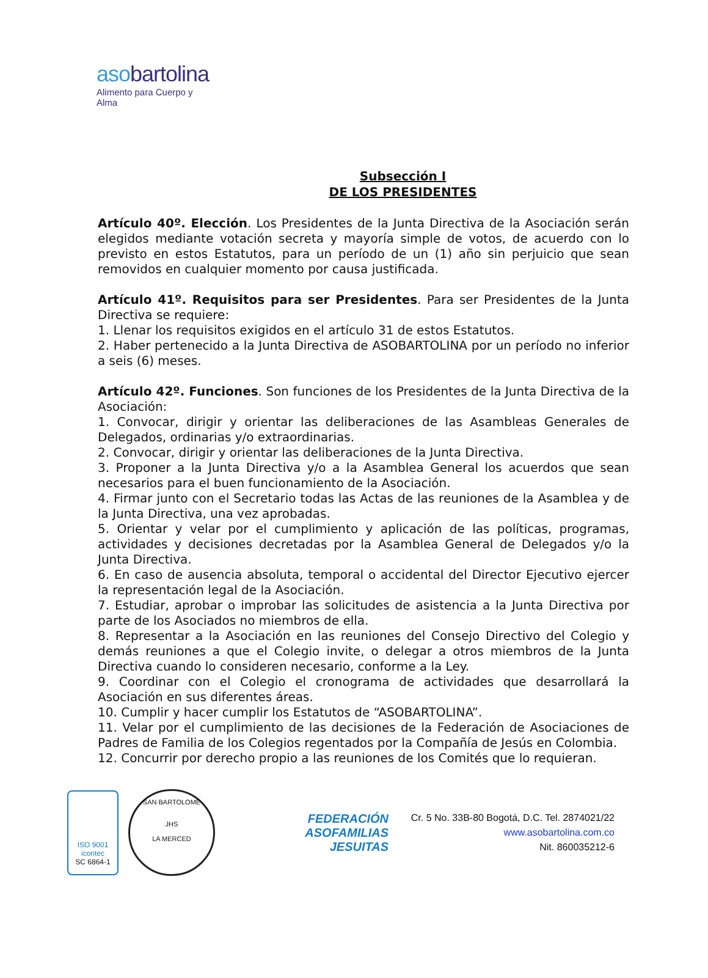asobartolina
Alimento para Cuerpo y Alma
Subsección I
DE LOS PRESIDENTES
Artículo 40º. Elección. Los Presidentes de la Junta Directiva de la Asociación serán elegidos mediante votación secreta y mayoría simple de votos, de acuerdo con lo previsto en estos Estatutos, para un período de un (1) año sin perjuicio que sean removidos en cualquier momento por causa justificada.
Artículo 41º. Requisitos para ser Presidentes. Para ser Presidentes de la Junta Directiva se requiere:
1. Llenar los requisitos exigidos en el artículo 31 de estos Estatutos.
2. Haber pertenecido a la Junta Directiva de ASOBARTOLINA por un período no inferior a seis (6) meses.
Artículo 42º. Funciones. Son funciones de los Presidentes de la Junta Directiva de la Asociación:
1. Convocar, dirigir y orientar las deliberaciones de las Asambleas Generales de Delegados, ordinarias y/o extraordinarias.
2. Convocar, dirigir y orientar las deliberaciones de la Junta Directiva.
3. Proponer a la Junta Directiva y/o a la Asamblea General los acuerdos que sean necesarios para el buen funcionamiento de la Asociación.
4. Firmar junto con el Secretario todas las Actas de las reuniones de la Asamblea y de la Junta Directiva, una vez aprobadas.
5. Orientar y velar por el cumplimiento y aplicación de las políticas, programas, actividades y decisiones decretadas por la Asamblea General de Delegados y/o la Junta Directiva.
6. En caso de ausencia absoluta, temporal o accidental del Director Ejecutivo ejercer la representación legal de la Asociación.
7. Estudiar, aprobar o improbar las solicitudes de asistencia a la Junta Directiva por parte de los Asociados no miembros de ella.
8. Representar a la Asociación en las reuniones del Consejo Directivo del Colegio y demás reuniones a que el Colegio invite, o delegar a otros miembros de la Junta Directiva cuando lo consideren necesario, conforme a la Ley.
9. Coordinar con el Colegio el cronograma de actividades que desarrollará la Asociación en sus diferentes áreas.
10. Cumplir y hacer cumplir los Estatutos de “ASOBARTOLINA”.
11. Velar por el cumplimiento de las decisiones de la Federación de Asociaciones de Padres de Familia de los Colegios regentados por la Compañía de Jesús en Colombia.
12. Concurrir por derecho propio a las reuniones de los Comités que lo requieran.
ISO 9001
icontec
SC 6864-1
SAN BARTOLOME
JHS
LA MERCED
FEDERACIÓN
ASOFAMILIAS
JESUITAS
Cr. 5 No. 33B-80 Bogotá, D.C. Tel. 2874021/22
www.asobartolina.com.co
Nit. 860035212-6